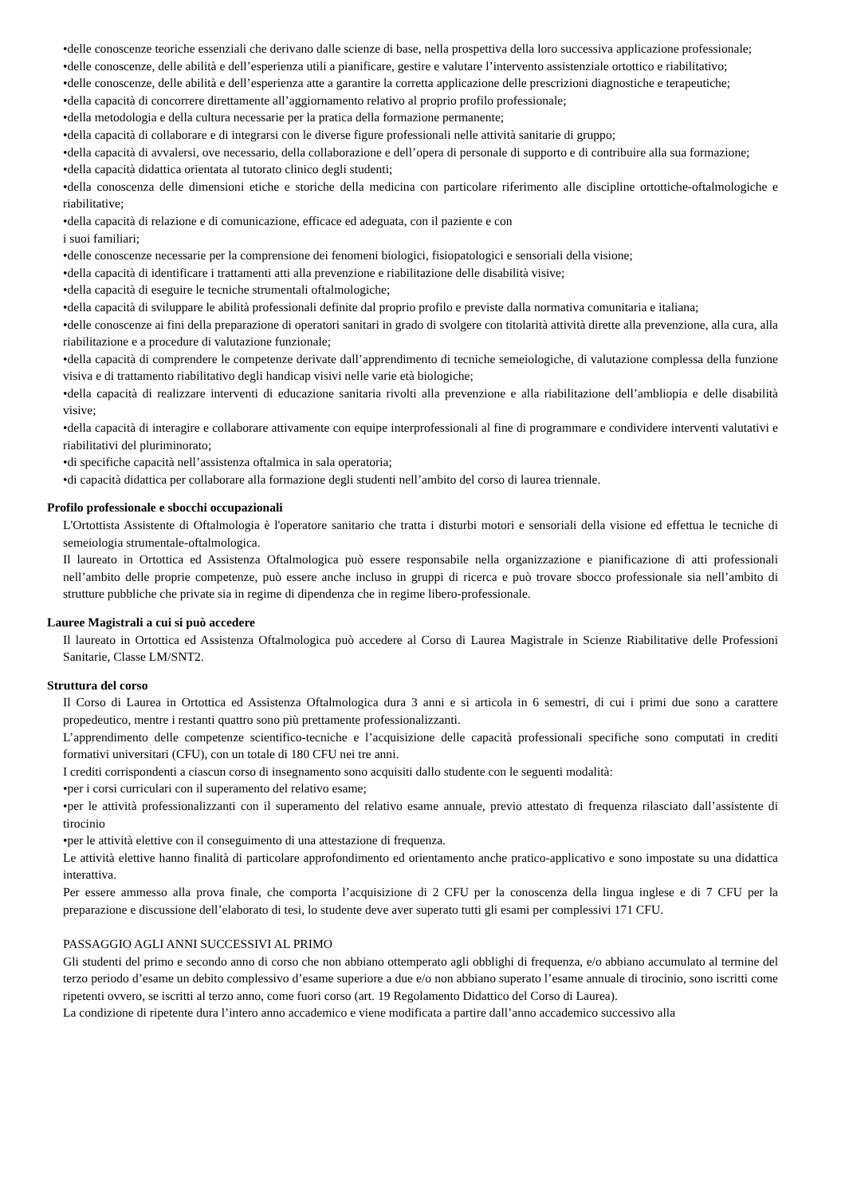•delle conoscenze teoriche essenziali che derivano dalle scienze di base, nella prospettiva della loro successiva applicazione professionale;
•delle conoscenze, delle abilità e dell’esperienza utili a pianificare, gestire e valutare l’intervento assistenziale ortottico e riabilitativo;
•delle conoscenze, delle abilità e dell’esperienza atte a garantire la corretta applicazione delle prescrizioni diagnostiche e terapeutiche;
•della capacità di concorrere direttamente all’aggiornamento relativo al proprio profilo professionale;
•della metodologia e della cultura necessarie per la pratica della formazione permanente;
•della capacità di collaborare e di integrarsi con le diverse figure professionali nelle attività sanitarie di gruppo;
•della capacità di avvalersi, ove necessario, della collaborazione e dell’opera di personale di supporto e di contribuire alla sua formazione;
•della capacità didattica orientata al tutorato clinico degli studenti;
•della conoscenza delle dimensioni etiche e storiche della medicina con particolare riferimento alle discipline ortottiche-oftalmologiche e riabilitative;
•della capacità di relazione e di comunicazione, efficace ed adeguata, con il paziente e con
i suoi familiari;
•delle conoscenze necessarie per la comprensione dei fenomeni biologici, fisiopatologici e sensoriali della visione;
•della capacità di identificare i trattamenti atti alla prevenzione e riabilitazione delle disabilità visive;
•della capacità di eseguire le tecniche strumentali oftalmologiche;
•della capacità di sviluppare le abilità professionali definite dal proprio profilo e previste dalla normativa comunitaria e italiana;
•delle conoscenze ai fini della preparazione di operatori sanitari in grado di svolgere con titolarità attività dirette alla prevenzione, alla cura, alla riabilitazione e a procedure di valutazione funzionale;
•della capacità di comprendere le competenze derivate dall’apprendimento di tecniche semeiologiche, di valutazione complessa della funzione visiva e di trattamento riabilitativo degli handicap visivi nelle varie età biologiche;
•della capacità di realizzare interventi di educazione sanitaria rivolti alla prevenzione e alla riabilitazione dell’ambliopia e delle disabilità visive;
•della capacità di interagire e collaborare attivamente con equipe interprofessionali al fine di programmare e condividere interventi valutativi e riabilitativi del pluriminorato;
•di specifiche capacità nell’assistenza oftalmica in sala operatoria;
•di capacità didattica per collaborare alla formazione degli studenti nell’ambito del corso di laurea triennale.
Profilo professionale e sbocchi occupazionali
L'Ortottista Assistente di Oftalmologia è l'operatore sanitario che tratta i disturbi motori e sensoriali della visione ed effettua le tecniche di semeiologia strumentale-oftalmologica.
Il laureato in Ortottica ed Assistenza Oftalmologica può essere responsabile nella organizzazione e pianificazione di atti professionali nell’ambito delle proprie competenze, può essere anche incluso in gruppi di ricerca e può trovare sbocco professionale sia nell’ambito di strutture pubbliche che private sia in regime di dipendenza che in regime libero-professionale.
Lauree Magistrali a cui si può accedere
Il laureato in Ortottica ed Assistenza Oftalmologica può accedere al Corso di Laurea Magistrale in Scienze Riabilitative delle Professioni Sanitarie, Classe LM/SNT2.
Struttura del corso
Il Corso di Laurea in Ortottica ed Assistenza Oftalmologica dura 3 anni e si articola in 6 semestri, di cui i primi due sono a carattere propedeutico, mentre i restanti quattro sono più prettamente professionalizzanti.
L’apprendimento delle competenze scientifico-tecniche e l’acquisizione delle capacità professionali specifiche sono computati in crediti formativi universitari (CFU), con un totale di 180 CFU nei tre anni.
I crediti corrispondenti a ciascun corso di insegnamento sono acquisiti dallo studente con le seguenti modalità:
•per i corsi curriculari con il superamento del relativo esame;
•per le attività professionalizzanti con il superamento del relativo esame annuale, previo attestato di frequenza rilasciato dall’assistente di tirocinio
•per le attività elettive con il conseguimento di una attestazione di frequenza.
Le attività elettive hanno finalità di particolare approfondimento ed orientamento anche pratico-applicativo e sono impostate su una didattica interattiva.
Per essere ammesso alla prova finale, che comporta l’acquisizione di 2 CFU per la conoscenza della lingua inglese e di 7 CFU per la preparazione e discussione dell’elaborato di tesi, lo studente deve aver superato tutti gli esami per complessivi 171 CFU.
PASSAGGIO AGLI ANNI SUCCESSIVI AL PRIMO
Gli studenti del primo e secondo anno di corso che non abbiano ottemperato agli obblighi di frequenza, e/o abbiano accumulato al termine del terzo periodo d’esame un debito complessivo d’esame superiore a due e/o non abbiano superato l’esame annuale di tirocinio, sono iscritti come ripetenti ovvero, se iscritti al terzo anno, come fuori corso (art. 19 Regolamento Didattico del Corso di Laurea).
La condizione di ripetente dura l’intero anno accademico e viene modificata a partire dall’anno accademico successivo alla